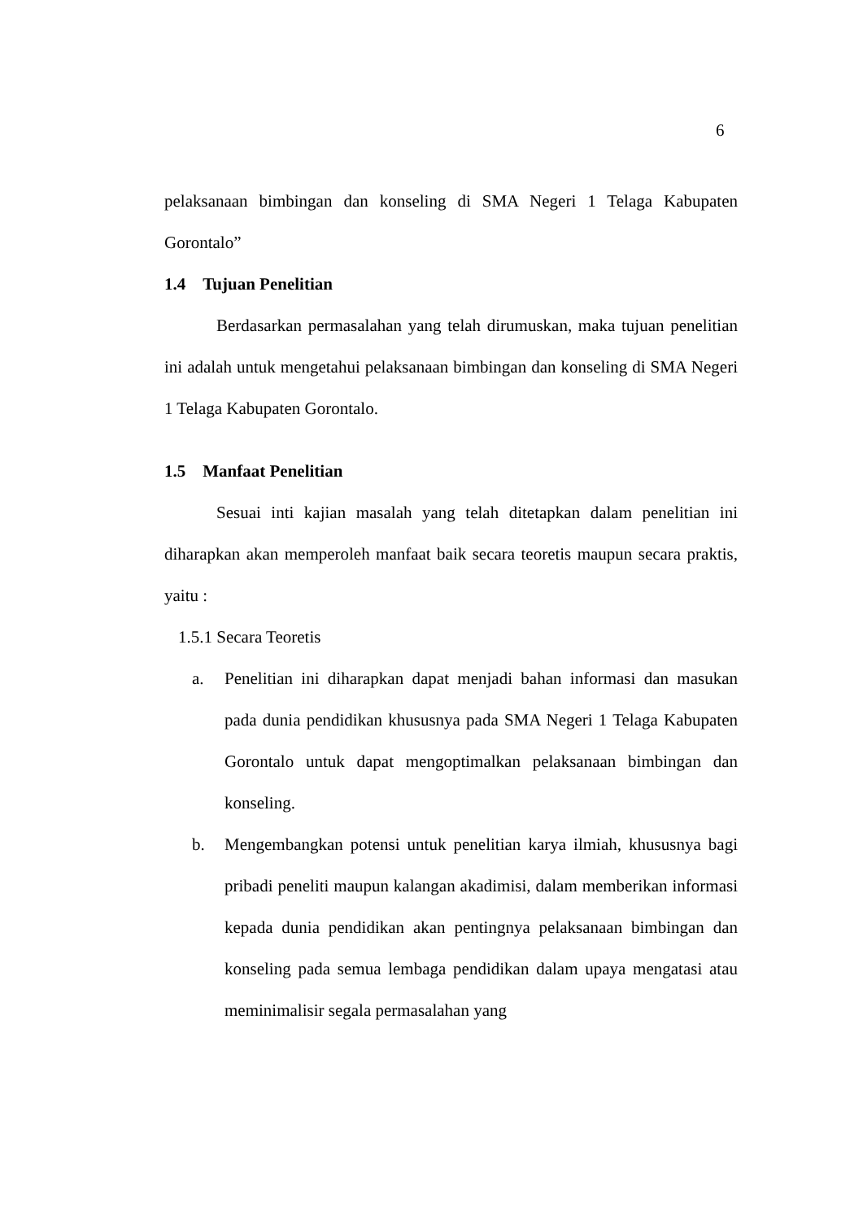6
pelaksanaan bimbingan dan konseling di SMA Negeri 1 Telaga Kabupaten Gorontalo”
1.4 Tujuan Penelitian
Berdasarkan permasalahan yang telah dirumuskan, maka tujuan penelitian ini adalah untuk mengetahui pelaksanaan bimbingan dan konseling di SMA Negeri 1 Telaga Kabupaten Gorontalo.
1.5 Manfaat Penelitian
Sesuai inti kajian masalah yang telah ditetapkan dalam penelitian ini diharapkan akan memperoleh manfaat baik secara teoretis maupun secara praktis, yaitu :
1.5.1 Secara Teoretis
a. Penelitian ini diharapkan dapat menjadi bahan informasi dan masukan pada dunia pendidikan khususnya pada SMA Negeri 1 Telaga Kabupaten Gorontalo untuk dapat mengoptimalkan pelaksanaan bimbingan dan konseling.
b. Mengembangkan potensi untuk penelitian karya ilmiah, khususnya bagi pribadi peneliti maupun kalangan akadimisi, dalam memberikan informasi kepada dunia pendidikan akan pentingnya pelaksanaan bimbingan dan konseling pada semua lembaga pendidikan dalam upaya mengatasi atau meminimalisir segala permasalahan yang